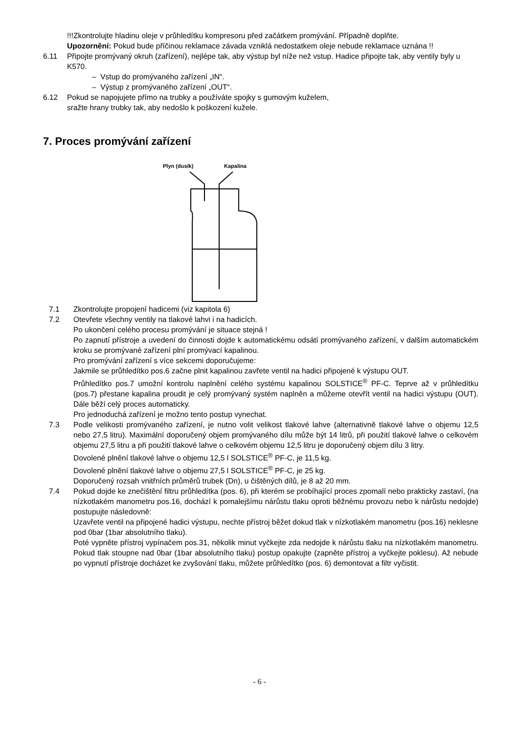!!!Zkontrolujte hladinu oleje v průhledítku kompresoru před začátkem promývání. Případně doplňte.
Upozornění: Pokud bude příčinou reklamace závada vzniklá nedostatkem oleje nebude reklamace uznána !!
6.11 Připojte promývaný okruh (zařízení), nejlépe tak, aby výstup byl níže než vstup. Hadice připojte tak, aby ventily byly u K570.
– Vstup do promývaného zařízení „IN“.
– Výstup z promývaného zařízení „OUT“.
6.12 Pokud se napojujete přímo na trubky a používáte spojky s gumovým kuželem,
sražte hrany trubky tak, aby nedošlo k poškození kužele.
7. Proces promývání zařízení
Plyn (dusík)
Kapalina
7.1 Zkontrolujte propojení hadicemi (viz kapitola 6)
7.2 Otevřete všechny ventily na tlakové lahvi i na hadicích.
Po ukončení celého procesu promývání je situace stejná !
Po zapnutí přístroje a uvedení do činnosti dojde k automatickému odsátí promývaného zařízení, v dalším automatickém kroku se promývané zařízení plní promývací kapalinou.
Pro promývání zařízení s více sekcemi doporučujeme:
Jakmile se průhledítko pos.6 začne plnit kapalinou zavřete ventil na hadici připojené k výstupu OUT.
Průhledítko pos.7 umožní kontrolu naplnění celého systému kapalinou SOLSTICE<sup>®</sup> PF-C. Teprve až v průhledítku (pos.7) přestane kapalina proudit je celý promývaný systém naplněn a můžeme otevřít ventil na hadici výstupu (OUT). Dále běží celý proces automaticky.
Pro jednoduchá zařízení je možno tento postup vynechat.
7.3 Podle velikosti promývaného zařízení, je nutno volit velikost tlakové lahve (alternativně tlakové lahve o objemu 12,5 nebo 27,5 litru). Maximální doporučený objem promývaného dílu může být 14 litrů, při použití tlakové lahve o celkovém objemu 27,5 litru a při použití tlakové lahve o celkovém objemu 12,5 litru je doporučený objem dílu 3 litry.
Dovolené plnění tlakové lahve o objemu 12,5 l SOLSTICE<sup>®</sup> PF-C, je 11,5 kg.
Dovolené plnění tlakové lahve o objemu 27,5 l SOLSTICE<sup>®</sup> PF-C, je 25 kg.
Doporučený rozsah vnitřních průměrů trubek (Dn), u čištěných dílů, je 8 až 20 mm.
7.4 Pokud dojde ke znečištění filtru průhledítka (pos. 6), při kterém se probíhající proces zpomalí nebo prakticky zastaví, (na nízkotlakém manometru pos.16, dochází k pomalejšímu nárůstu tlaku oproti běžnému provozu nebo k nárůstu nedojde) postupujte následovně:
Uzavřete ventil na připojené hadici výstupu, nechte přístroj běžet dokud tlak v nízkotlakém manometru (pos.16) neklesne pod 0bar (1bar absolutního tlaku).
Poté vypněte přístroj vypínačem pos.31, několik minut vyčkejte zda nedojde k nárůstu tlaku na nízkotlakém manometru. Pokud tlak stoupne nad 0bar (1bar absolutního tlaku) postup opakujte (zapněte přístroj a vyčkejte poklesu). Až nebude po vypnutí přístroje docházet ke zvyšování tlaku, můžete průhledítko (pos. 6) demontovat a filtr vyčistit.
- 6 -